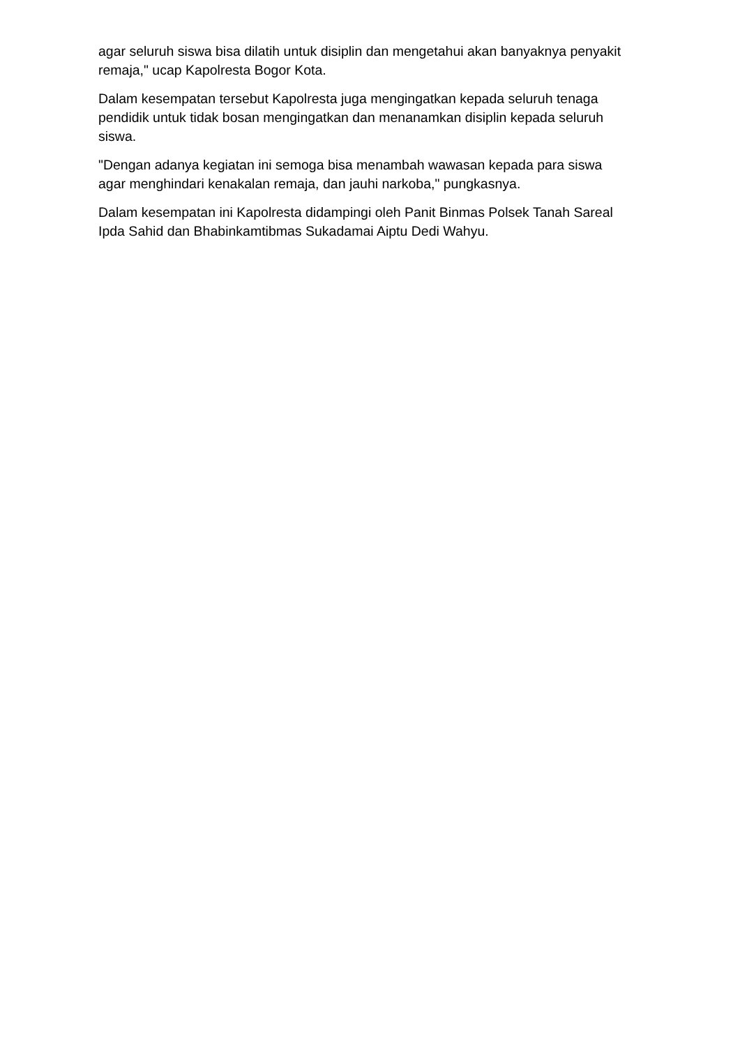agar seluruh siswa bisa dilatih untuk disiplin dan mengetahui akan banyaknya penyakit remaja," ucap Kapolresta Bogor Kota.
Dalam kesempatan tersebut Kapolresta juga mengingatkan kepada seluruh tenaga pendidik untuk tidak bosan mengingatkan dan menanamkan disiplin kepada seluruh siswa.
"Dengan adanya kegiatan ini semoga bisa menambah wawasan kepada para siswa agar menghindari kenakalan remaja, dan jauhi narkoba," pungkasnya.
Dalam kesempatan ini Kapolresta didampingi oleh Panit Binmas Polsek Tanah Sareal Ipda Sahid dan Bhabinkamtibmas Sukadamai Aiptu Dedi Wahyu.